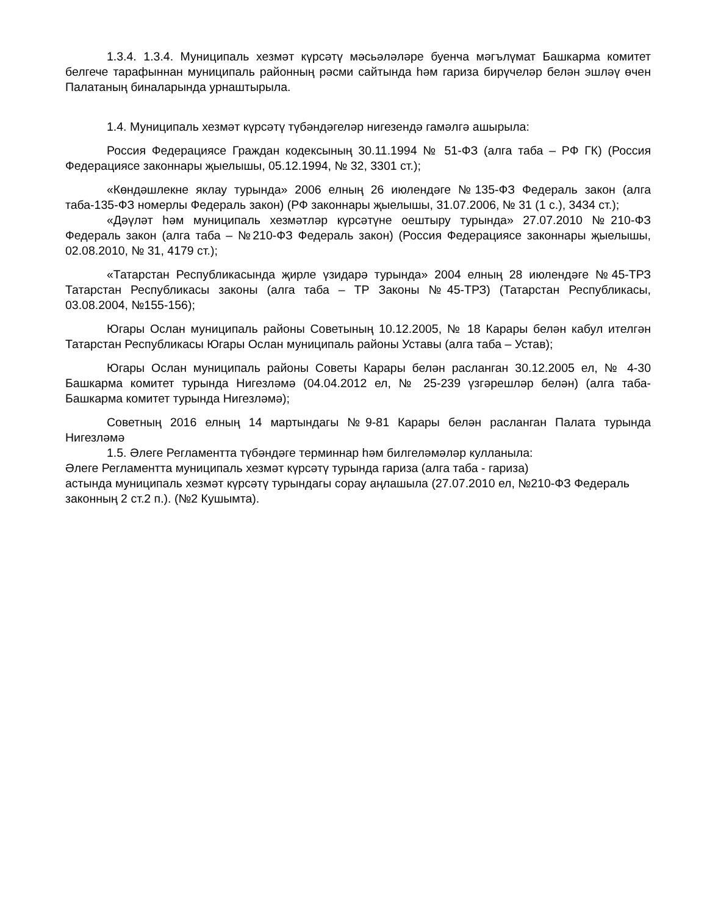1.3.4. 1.3.4. Муниципаль хезмәт күрсәтү мәсьәләләре буенча мәгълүмат Башкарма комитет белгече тарафыннан муниципаль районның рәсми сайтында һәм гариза бирүчеләр белән эшләү өчен Палатаның биналарында урнаштырыла.
1.4. Муниципаль хезмәт күрсәтү түбәндәгеләр нигезендә гамәлгә ашырыла:
Россия Федерациясе Граждан кодексының 30.11.1994 № 51-ФЗ (алга таба – РФ ГК) (Россия Федерациясе законнары җыелышы, 05.12.1994, № 32, 3301 ст.);
«Көндәшлекне яклау турында» 2006 елның 26 июлендәге №135-ФЗ Федераль закон (алга таба-135-ФЗ номерлы Федераль закон) (РФ законнары җыелышы, 31.07.2006, № 31 (1 с.), 3434 ст.);
«Дәүләт һәм муниципаль хезмәтләр күрсәтүне оештыру турында» 27.07.2010 №210-ФЗ Федераль закон (алга таба – №210-ФЗ Федераль закон) (Россия Федерациясе законнары җыелышы, 02.08.2010, № 31, 4179 ст.);
«Татарстан Республикасында җирле үзидарә турында» 2004 елның 28 июлендәге №45-ТРЗ Татарстан Республикасы законы (алга таба – ТР Законы №45-ТРЗ) (Татарстан Республикасы, 03.08.2004, №155-156);
Югары Ослан муниципаль районы Советының 10.12.2005, № 18 Карары белән кабул ителгән Татарстан Республикасы Югары Ослан муниципаль районы Уставы (алга таба – Устав);
Югары Ослан муниципаль районы Советы Карары белән расланган 30.12.2005 ел, № 4-30 Башкарма комитет турында Нигезләмә (04.04.2012 ел, № 25-239 үзгәрешләр белән) (алга таба-Башкарма комитет турында Нигезләмә);
Советның 2016 елның 14 мартындагы №9-81 Карары белән расланган Палата турында Нигезләмә
1.5. Әлеге Регламентта түбәндәге терминнар һәм билгеләмәләр кулланыла:
Әлеге Регламентта муниципаль хезмәт күрсәтү турында гариза (алга таба - гариза)
астында муниципаль хезмәт күрсәтү турындагы сорау аңлашыла (27.07.2010 ел, №210-ФЗ Федераль законның 2 ст.2 п.). (№2 Кушымта).